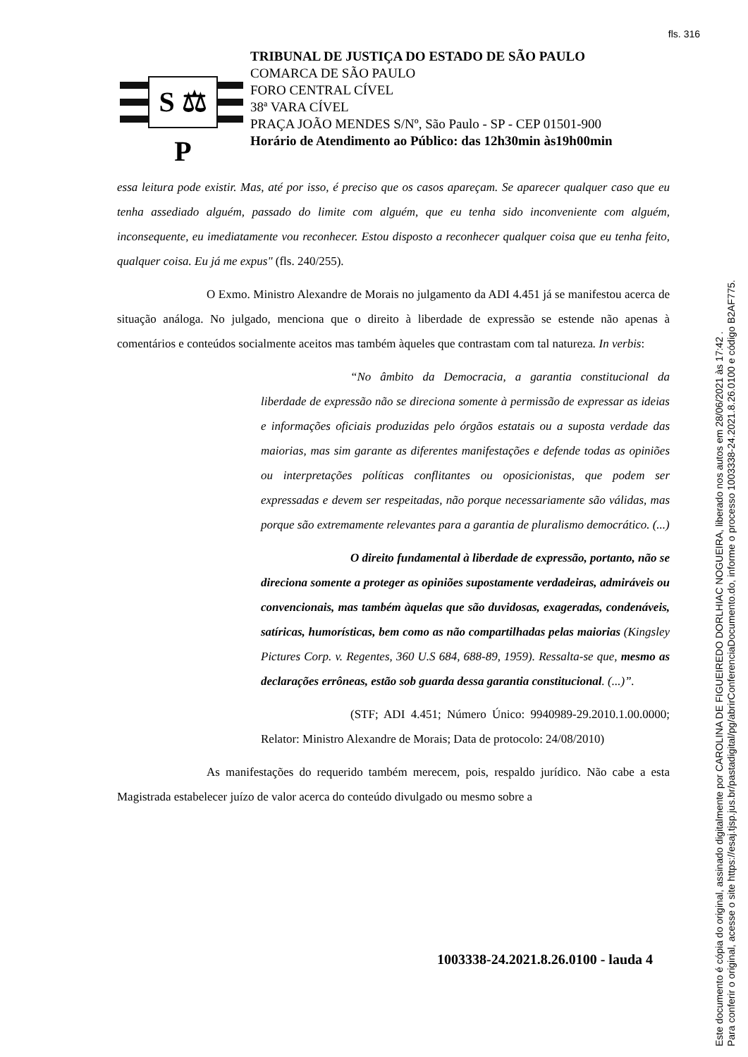fls. 316
S ⚖ P
TRIBUNAL DE JUSTIÇA DO ESTADO DE SÃO PAULO
COMARCA DE SÃO PAULO
FORO CENTRAL CÍVEL
38ª VARA CÍVEL
PRAÇA JOÃO MENDES S/Nº, São Paulo - SP - CEP 01501-900
Horário de Atendimento ao Público: das 12h30min às19h00min
essa leitura pode existir. Mas, até por isso, é preciso que os casos apareçam. Se aparecer qualquer caso que eu tenha assediado alguém, passado do limite com alguém, que eu tenha sido inconveniente com alguém, inconsequente, eu imediatamente vou reconhecer. Estou disposto a reconhecer qualquer coisa que eu tenha feito, qualquer coisa. Eu já me expus" (fls. 240/255).
O Exmo. Ministro Alexandre de Morais no julgamento da ADI 4.451 já se manifestou acerca de situação análoga. No julgado, menciona que o direito à liberdade de expressão se estende não apenas à comentários e conteúdos socialmente aceitos mas também àqueles que contrastam com tal natureza. In verbis:
“No âmbito da Democracia, a garantia constitucional da liberdade de expressão não se direciona somente à permissão de expressar as ideias e informações oficiais produzidas pelo órgãos estatais ou a suposta verdade das maiorias, mas sim garante as diferentes manifestações e defende todas as opiniões ou interpretações políticas conflitantes ou oposicionistas, que podem ser expressadas e devem ser respeitadas, não porque necessariamente são válidas, mas porque são extremamente relevantes para a garantia de pluralismo democrático. (...)
O direito fundamental à liberdade de expressão, portanto, não se direciona somente a proteger as opiniões supostamente verdadeiras, admiráveis ou convencionais, mas também àquelas que são duvidosas, exageradas, condenáveis, satíricas, humorísticas, bem como as não compartilhadas pelas maiorias (Kingsley Pictures Corp. v. Regentes, 360 U.S 684, 688-89, 1959). Ressalta-se que, mesmo as declarações errôneas, estão sob guarda dessa garantia constitucional. (...)”.
(STF; ADI 4.451; Número Único: 9940989-29.2010.1.00.0000; Relator: Ministro Alexandre de Morais; Data de protocolo: 24/08/2010)
As manifestações do requerido também merecem, pois, respaldo jurídico. Não cabe a esta Magistrada estabelecer juízo de valor acerca do conteúdo divulgado ou mesmo sobre a
1003338-24.2021.8.26.0100 - lauda 4
Este documento é cópia do original, assinado digitalmente por CAROLINA DE FIGUEIREDO DORLHIAC NOGUEIRA, liberado nos autos em 28/06/2021 às 17:42 .
Para conferir o original, acesse o site https://esaj.tjsp.jus.br/pastadigital/pg/abrirConferenciaDocumento.do, informe o processo 1003338-24.2021.8.26.0100 e código B2AF775.